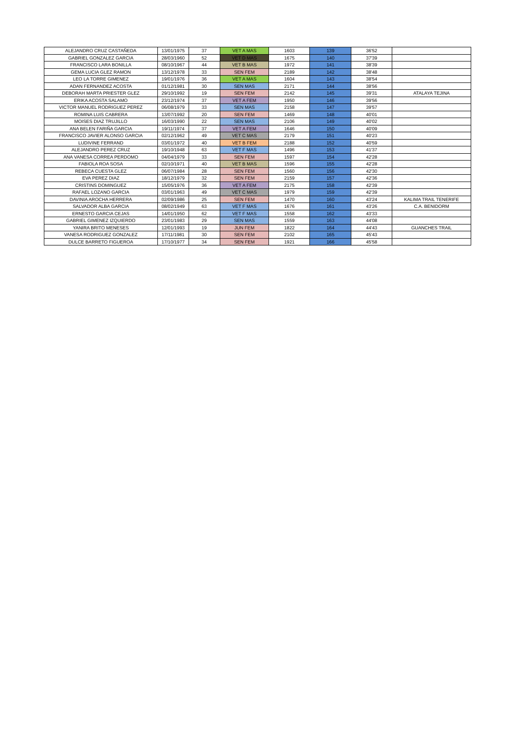| ALEJANDRO CRUZ CASTAÑEDA | 13/01/1975 | 37 | VET A MAS | 1603 | 139 | 36'52 | |
| GABRIEL GONZALEZ GARCIA | 28/03/1960 | 52 | VET D MAS | 1675 | 140 | 37'39 | |
| FRANCISCO LARA BONILLA | 08/10/1967 | 44 | VET B MAS | 1972 | 141 | 38'39 | |
| GEMA LUCIA GLEZ RAMON | 13/12/1978 | 33 | SEN FEM | 2189 | 142 | 38'48 | |
| LEO LA TORRE GIMENEZ | 19/01/1976 | 36 | VET A MAS | 1604 | 143 | 38'54 | |
| ADAN FERNANDEZ ACOSTA | 01/12/1981 | 30 | SEN MAS | 2171 | 144 | 38'56 | |
| DEBORAH MARTA PRIESTER GLEZ | 29/10/1992 | 19 | SEN FEM | 2142 | 145 | 39'31 | ATALAYA TEJINA |
| ERIKA ACOSTA SALAMO | 23/12/1974 | 37 | VET A FEM | 1950 | 146 | 39'56 | |
| VICTOR MANUEL RODRIGUEZ PEREZ | 06/08/1979 | 33 | SEN MAS | 2158 | 147 | 39'57 | |
| ROMINA LUIS CABRERA | 13/07/1992 | 20 | SEN FEM | 1469 | 148 | 40'01 | |
| MOISES DIAZ TRUJILLO | 16/03/1990 | 22 | SEN MAS | 2106 | 149 | 40'02 | |
| ANA BELEN FARIÑA GARCIA | 19/11/1974 | 37 | VET A FEM | 1646 | 150 | 40'09 | |
| FRANCISCO JAVIER ALONSO GARCIA | 02/12/1962 | 49 | VET C MAS | 2179 | 151 | 40'23 | |
| LUDIVINE FERRAND | 03/01/1972 | 40 | VET B FEM | 2188 | 152 | 40'59 | |
| ALEJANDRO PEREZ CRUZ | 19/10/1948 | 63 | VET F MAS | 1496 | 153 | 41'37 | |
| ANA VANESA CORREA PERDOMO | 04/04/1979 | 33 | SEN FEM | 1597 | 154 | 42'28 | |
| FABIOLA ROA SOSA | 02/10/1971 | 40 | VET B MAS | 1596 | 155 | 42'28 | |
| REBECA CUESTA GLEZ | 06/07/1984 | 28 | SEN FEM | 1560 | 156 | 42'30 | |
| EVA PEREZ DIAZ | 18/12/1979 | 32 | SEN FEM | 2159 | 157 | 42'36 | |
| CRISTINS DOMINGUEZ | 15/05/1976 | 36 | VET A FEM | 2175 | 158 | 42'39 | |
| RAFAEL LOZANO GARCIA | 03/01/1963 | 49 | VET C MAS | 1979 | 159 | 42'39 | |
| DAVINIA AROCHA HERRERA | 02/09/1986 | 25 | SEN FEM | 1470 | 160 | 43'24 | KALIMA TRAIL TENERIFE |
| SALVADOR ALBA GARCIA | 08/02/1949 | 63 | VET F MAS | 1676 | 161 | 43'26 | C.A. BENIDORM |
| ERNESTO GARCIA CEJAS | 14/01/1950 | 62 | VET F MAS | 1558 | 162 | 43'33 | |
| GABRIEL GIMENEZ IZQUIERDO | 23/01/1983 | 29 | SEN MAS | 1559 | 163 | 44'08 | |
| YANIRA BRITO MENESES | 12/01/1993 | 19 | JUN FEM | 1822 | 164 | 44'43 | GUANCHES TRAIL |
| VANESA RODRIGUEZ GONZALEZ | 17/11/1981 | 30 | SEN FEM | 2102 | 165 | 45'43 | |
| DULCE BARRETO FIGUEROA | 17/10/1977 | 34 | SEN FEM | 1921 | 166 | 45'58 | |